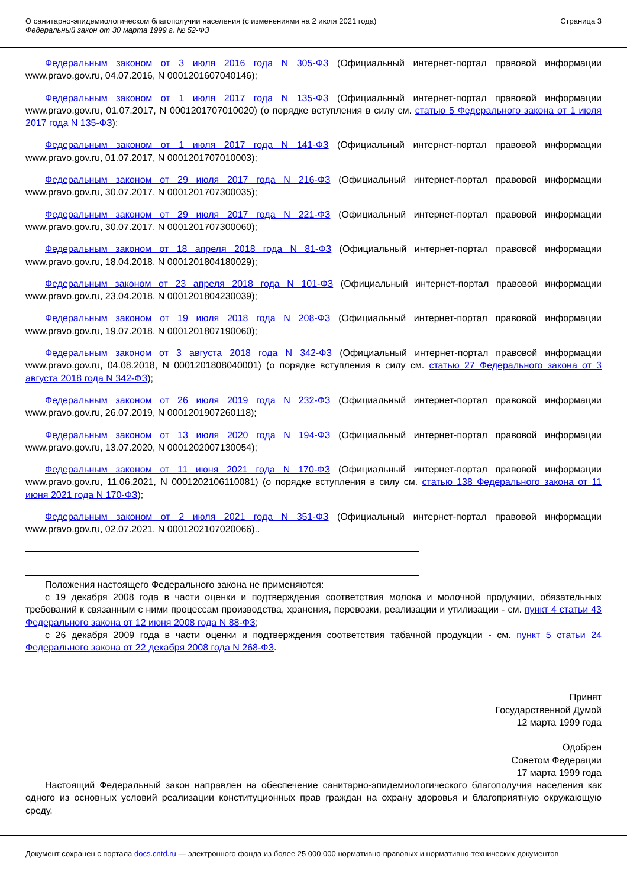О санитарно-эпидемиологическом благополучии населения (с изменениями на 2 июля 2021 года)
Федеральный закон от 30 марта 1999 г. № 52-ФЗ
Страница 3
Федеральным законом от 3 июля 2016 года N 305-ФЗ (Официальный интернет-портал правовой информации www.pravo.gov.ru, 04.07.2016, N 0001201607040146);
Федеральным законом от 1 июля 2017 года N 135-ФЗ (Официальный интернет-портал правовой информации www.pravo.gov.ru, 01.07.2017, N 0001201707010020) (о порядке вступления в силу см. статью 5 Федерального закона от 1 июля 2017 года N 135-ФЗ);
Федеральным законом от 1 июля 2017 года N 141-ФЗ (Официальный интернет-портал правовой информации www.pravo.gov.ru, 01.07.2017, N 0001201707010003);
Федеральным законом от 29 июля 2017 года N 216-ФЗ (Официальный интернет-портал правовой информации www.pravo.gov.ru, 30.07.2017, N 0001201707300035);
Федеральным законом от 29 июля 2017 года N 221-ФЗ (Официальный интернет-портал правовой информации www.pravo.gov.ru, 30.07.2017, N 0001201707300060);
Федеральным законом от 18 апреля 2018 года N 81-ФЗ (Официальный интернет-портал правовой информации www.pravo.gov.ru, 18.04.2018, N 0001201804180029);
Федеральным законом от 23 апреля 2018 года N 101-ФЗ (Официальный интернет-портал правовой информации www.pravo.gov.ru, 23.04.2018, N 0001201804230039);
Федеральным законом от 19 июля 2018 года N 208-ФЗ (Официальный интернет-портал правовой информации www.pravo.gov.ru, 19.07.2018, N 0001201807190060);
Федеральным законом от 3 августа 2018 года N 342-ФЗ (Официальный интернет-портал правовой информации www.pravo.gov.ru, 04.08.2018, N 0001201808040001) (о порядке вступления в силу см. статью 27 Федерального закона от 3 августа 2018 года N 342-ФЗ);
Федеральным законом от 26 июля 2019 года N 232-ФЗ (Официальный интернет-портал правовой информации www.pravo.gov.ru, 26.07.2019, N 0001201907260118);
Федеральным законом от 13 июля 2020 года N 194-ФЗ (Официальный интернет-портал правовой информации www.pravo.gov.ru, 13.07.2020, N 0001202007130054);
Федеральным законом от 11 июня 2021 года N 170-ФЗ (Официальный интернет-портал правовой информации www.pravo.gov.ru, 11.06.2021, N 0001202106110081) (о порядке вступления в силу см. статью 138 Федерального закона от 11 июня 2021 года N 170-ФЗ);
Федеральным законом от 2 июля 2021 года N 351-ФЗ (Официальный интернет-портал правовой информации www.pravo.gov.ru, 02.07.2021, N 0001202107020066)..
Положения настоящего Федерального закона не применяются:
с 19 декабря 2008 года в части оценки и подтверждения соответствия молока и молочной продукции, обязательных требований к связанным с ними процессам производства, хранения, перевозки, реализации и утилизации - см. пункт 4 статьи 43 Федерального закона от 12 июня 2008 года N 88-ФЗ;
с 26 декабря 2009 года в части оценки и подтверждения соответствия табачной продукции - см. пункт 5 статьи 24 Федерального закона от 22 декабря 2008 года N 268-ФЗ.
Принят
Государственной Думой
12 марта 1999 года
Одобрен
Советом Федерации
17 марта 1999 года
Настоящий Федеральный закон направлен на обеспечение санитарно-эпидемиологического благополучия населения как одного из основных условий реализации конституционных прав граждан на охрану здоровья и благоприятную окружающую среду.
Документ сохранен с портала docs.cntd.ru — электронного фонда из более 25 000 000 нормативно-правовых и нормативно-технических документов